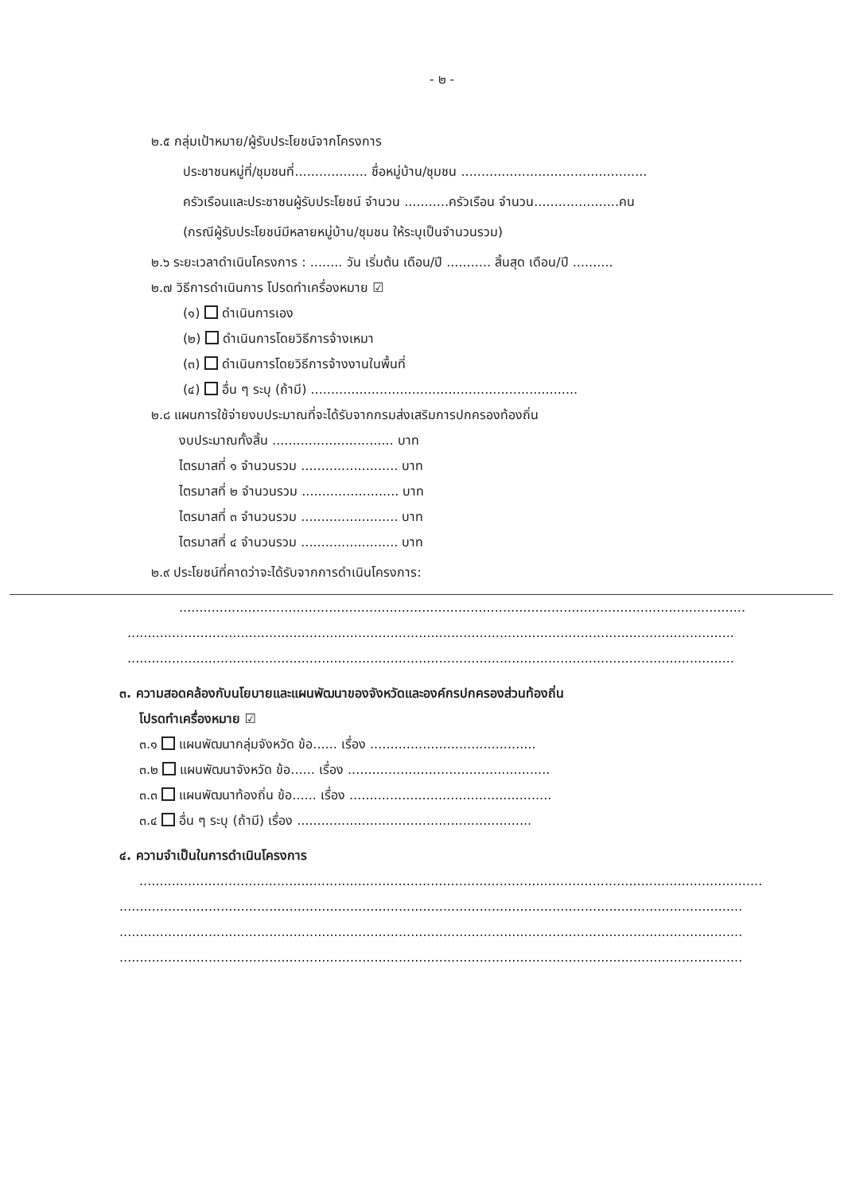- ๒ -
๒.๕ กลุ่มเป้าหมาย/ผู้รับประโยชน์จากโครงการ
ประชาชนหมู่ที่/ชุมชนที่.................. ชื่อหมู่บ้าน/ชุมชน ..............................................
ครัวเรือนและประชาชนผู้รับประโยชน์ จำนวน ...........ครัวเรือน จำนวน.....................คน
(กรณีผู้รับประโยชน์มีหลายหมู่บ้าน/ชุมชน ให้ระบุเป็นจำนวนรวม)
๒.๖ ระยะเวลาดำเนินโครงการ : ........ วัน เริ่มต้น เดือน/ปี ........... สิ้นสุด เดือน/ปี ..........
๒.๗ วิธีการดำเนินการ โปรดทำเครื่องหมาย ☑
(๑) ดำเนินการเอง
(๒) ดำเนินการโดยวิธีการจ้างเหมา
(๓) ดำเนินการโดยวิธีการจ้างงานในพื้นที่
(๔) อื่น ๆ ระบุ (ถ้ามี) ..................................................................
๒.๘ แผนการใช้จ่ายงบประมาณที่จะได้รับจากกรมส่งเสริมการปกครองท้องถิ่น
งบประมาณทั้งสิ้น .............................. บาท
ไตรมาสที่ ๑ จำนวนรวม ........................ บาท
ไตรมาสที่ ๒ จำนวนรวม ........................ บาท
ไตรมาสที่ ๓ จำนวนรวม ........................ บาท
ไตรมาสที่ ๔ จำนวนรวม ........................ บาท
๒.๙ ประโยชน์ที่คาดว่าจะได้รับจากการดำเนินโครงการ:
............................................................................................................................................
......................................................................................................................................................
......................................................................................................................................................
๓. ความสอดคล้องกับนโยบายและแผนพัฒนาของจังหวัดและองค์กรปกครองส่วนท้องถิ่น
โปรดทำเครื่องหมาย ☑
๓.๑ แผนพัฒนากลุ่มจังหวัด ข้อ...... เรื่อง .........................................
๓.๒ แผนพัฒนาจังหวัด ข้อ...... เรื่อง ..................................................
๓.๓ แผนพัฒนาท้องถิ่น ข้อ...... เรื่อง ..................................................
๓.๔ อื่น ๆ ระบุ (ถ้ามี) เรื่อง ..........................................................
๔. ความจำเป็นในการดำเนินโครงการ
..........................................................................................................................................................
..........................................................................................................................................................
..........................................................................................................................................................
..........................................................................................................................................................